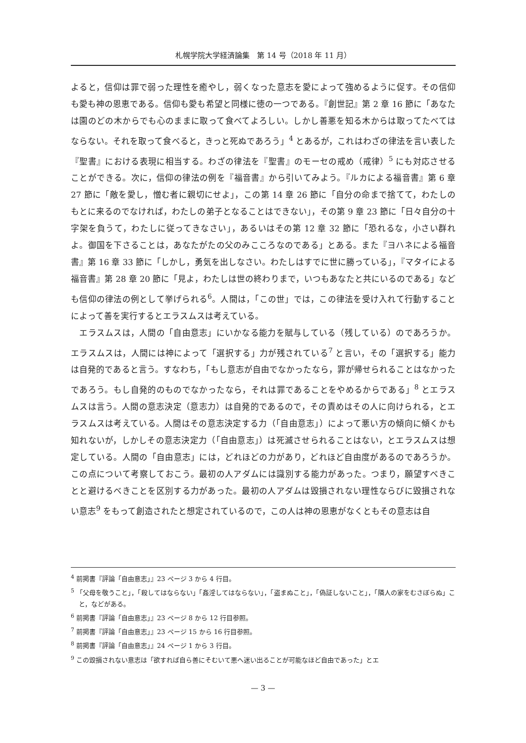札幌学院大学経済論集　第 14 号（2018 年 11 月）
よると，信仰は罪で弱った理性を癒やし，弱くなった意志を愛によって強めるように促す。その信仰も愛も神の恩恵である。信仰も愛も希望と同様に徳の一つである。『創世記』第 2 章 16 節に「あなたは園のどの木からでも心のままに取って食べてよろしい。しかし善悪を知る木からは取ってたべてはならない。それを取って食べると，きっと死ぬであろう」<sup>4</sup> とあるが，これはわざの律法を言い表した『聖書』における表現に相当する。わざの律法を『聖書』のモーセの戒め（戒律）<sup>5</sup> にも対応させることができる。次に，信仰の律法の例を『福音書』から引いてみよう。『ルカによる福音書』第 6 章 27 節に「敵を愛し，憎む者に親切にせよ」，この第 14 章 26 節に「自分の命まで捨てて，わたしのもとに来るのでなければ，わたしの弟子となることはできない」，その第 9 章 23 節に「日々自分の十字架を負うて，わたしに従ってきなさい」，あるいはその第 12 章 32 節に「恐れるな，小さい群れよ。御国を下さることは，あなたがたの父のみこころなのである」とある。また『ヨハネによる福音書』第 16 章 33 節に「しかし，勇気を出しなさい。わたしはすでに世に勝っている」，『マタイによる福音書』第 28 章 20 節に「見よ，わたしは世の終わりまで，いつもあなたと共にいるのである」なども信仰の律法の例として挙げられる<sup>6</sup>。人間は，「この世」では，この律法を受け入れて行動することによって善を実行するとエラスムスは考えている。
　エラスムスは，人間の「自由意志」にいかなる能力を賦与している（残している）のであろうか。エラスムスは，人間には神によって「選択する」力が残されている<sup>7</sup> と言い，その「選択する」能力は自発的であると言う。すなわち，「もし意志が自由でなかったなら，罪が帰せられることはなかったであろう。もし自発的のものでなかったなら，それは罪であることをやめるからである」<sup>8</sup> とエラスムスは言う。人間の意志決定（意志力）は自発的であるので，その責めはその人に向けられる，とエラスムスは考えている。人間はその意志決定する力（「自由意志」）によって悪い方の傾向に傾くかも知れないが，しかしその意志決定力（「自由意志」）は死滅させられることはない，とエラスムスは想定している。人間の「自由意志」には，どれほどの力があり，どれほど自由度があるのであろうか。この点について考察しておこう。最初の人アダムには識別する能力があった。つまり，願望すべきことと避けるべきことを区別する力があった。最初の人アダムは毀損されない理性ならびに毀損されない意志<sup>9</sup> をもって創造されたと想定されているので，この人は神の恩恵がなくともその意志は自
<sup>4</sup> 前掲書『評論「自由意志」』23 ページ 3 から 4 行目。
<sup>5</sup> 「父母を敬うこと」，「殺してはならない」「姦淫してはならない」，「盗まぬこと」，「偽証しないこと」，「隣人の家をむさぼらぬ」こと，などがある。
<sup>6</sup> 前掲書『評論「自由意志」』23 ページ 8 から 12 行目参照。
<sup>7</sup> 前掲書『評論「自由意志」』23 ページ 15 から 16 行目参照。
<sup>8</sup> 前掲書『評論「自由意志」』24 ページ 1 から 3 行目。
<sup>9</sup> この毀損されない意志は「欲すれば自ら善にそむいて悪へ迷い出ることが可能なほど自由であった」とエ
— 3 —